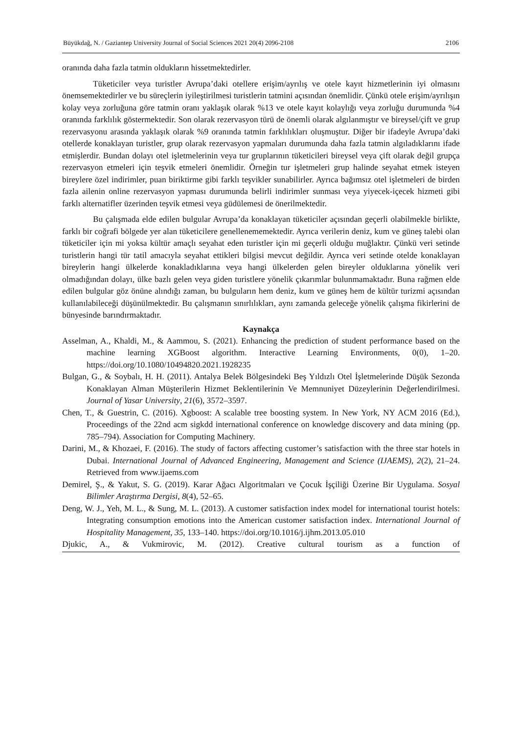Büyükdağ, N. / Gaziantep University Journal of Social Sciences 2021 20(4) 2096-2108 2106
oranında daha fazla tatmin oldukların hissetmektedirler.
Tüketiciler veya turistler Avrupa’daki otellere erişim/ayrılış ve otele kayıt hizmetlerinin iyi olmasını önemsemektedirler ve bu süreçlerin iyileştirilmesi turistlerin tatmini açısından önemlidir. Çünkü otele erişim/ayrılışın kolay veya zorluğuna göre tatmin oranı yaklaşık olarak %13 ve otele kayıt kolaylığı veya zorluğu durumunda %4 oranında farklılık göstermektedir. Son olarak rezervasyon türü de önemli olarak algılanmıştır ve bireysel/çift ve grup rezervasyonu arasında yaklaşık olarak %9 oranında tatmin farklılıkları oluşmuştur. Diğer bir ifadeyle Avrupa’daki otellerde konaklayan turistler, grup olarak rezervasyon yapmaları durumunda daha fazla tatmin algıladıklarını ifade etmişlerdir. Bundan dolayı otel işletmelerinin veya tur gruplarının tüketicileri bireysel veya çift olarak değil grupça rezervasyon etmeleri için teşvik etmeleri önemlidir. Örneğin tur işletmeleri grup halinde seyahat etmek isteyen bireylere özel indirimler, puan biriktirme gibi farklı teşvikler sunabilirler. Ayrıca bağımsız otel işletmeleri de birden fazla ailenin online rezervasyon yapması durumunda belirli indirimler sunması veya yiyecek-içecek hizmeti gibi farklı alternatifler üzerinden teşvik etmesi veya güdülemesi de önerilmektedir.
Bu çalışmada elde edilen bulgular Avrupa’da konaklayan tüketiciler açısından geçerli olabilmekle birlikte, farklı bir coğrafi bölgede yer alan tüketicilere genellenememektedir. Ayrıca verilerin deniz, kum ve güneş talebi olan tüketiciler için mi yoksa kültür amaçlı seyahat eden turistler için mi geçerli olduğu muğlaktır. Çünkü veri setinde turistlerin hangi tür tatil amacıyla seyahat ettikleri bilgisi mevcut değildir. Ayrıca veri setinde otelde konaklayan bireylerin hangi ülkelerde konakladıklarına veya hangi ülkelerden gelen bireyler olduklarına yönelik veri olmadığından dolayı, ülke bazlı gelen veya giden turistlere yönelik çıkarımlar bulunmamaktadır. Buna rağmen elde edilen bulgular göz önüne alındığı zaman, bu bulguların hem deniz, kum ve güneş hem de kültür turizmi açısından kullanılabileceği düşünülmektedir. Bu çalışmanın sınırlılıkları, aynı zamanda geleceğe yönelik çalışma fikirlerini de bünyesinde barındırmaktadır.
Kaynakça
Asselman, A., Khaldi, M., & Aammou, S. (2021). Enhancing the prediction of student performance based on the machine learning XGBoost algorithm. Interactive Learning Environments, 0(0), 1–20. https://doi.org/10.1080/10494820.2021.1928235
Bulgan, G., & Soybalı, H. H. (2011). Antalya Belek Bölgesindeki Beş Yıldızlı Otel İşletmelerinde Düşük Sezonda Konaklayan Alman Müşterilerin Hizmet Beklentilerinin Ve Memnuniyet Düzeylerinin Değerlendirilmesi. Journal of Yasar University, 21(6), 3572–3597.
Chen, T., & Guestrin, C. (2016). Xgboost: A scalable tree boosting system. In New York, NY ACM 2016 (Ed.), Proceedings of the 22nd acm sigkdd international conference on knowledge discovery and data mining (pp. 785–794). Association for Computing Machinery.
Darini, M., & Khozaei, F. (2016). The study of factors affecting customer’s satisfaction with the three star hotels in Dubai. International Journal of Advanced Engineering, Management and Science (IJAEMS), 2(2), 21–24. Retrieved from www.ijaems.com
Demirel, Ş., & Yakut, S. G. (2019). Karar Ağacı Algoritmaları ve Çocuk İşçiliği Üzerine Bir Uygulama. Sosyal Bilimler Araştırma Dergisi, 8(4), 52–65.
Deng, W. J., Yeh, M. L., & Sung, M. L. (2013). A customer satisfaction index model for international tourist hotels: Integrating consumption emotions into the American customer satisfaction index. International Journal of Hospitality Management, 35, 133–140. https://doi.org/10.1016/j.ijhm.2013.05.010
Djukic, A., & Vukmirovic, M. (2012). Creative cultural tourism as a function of